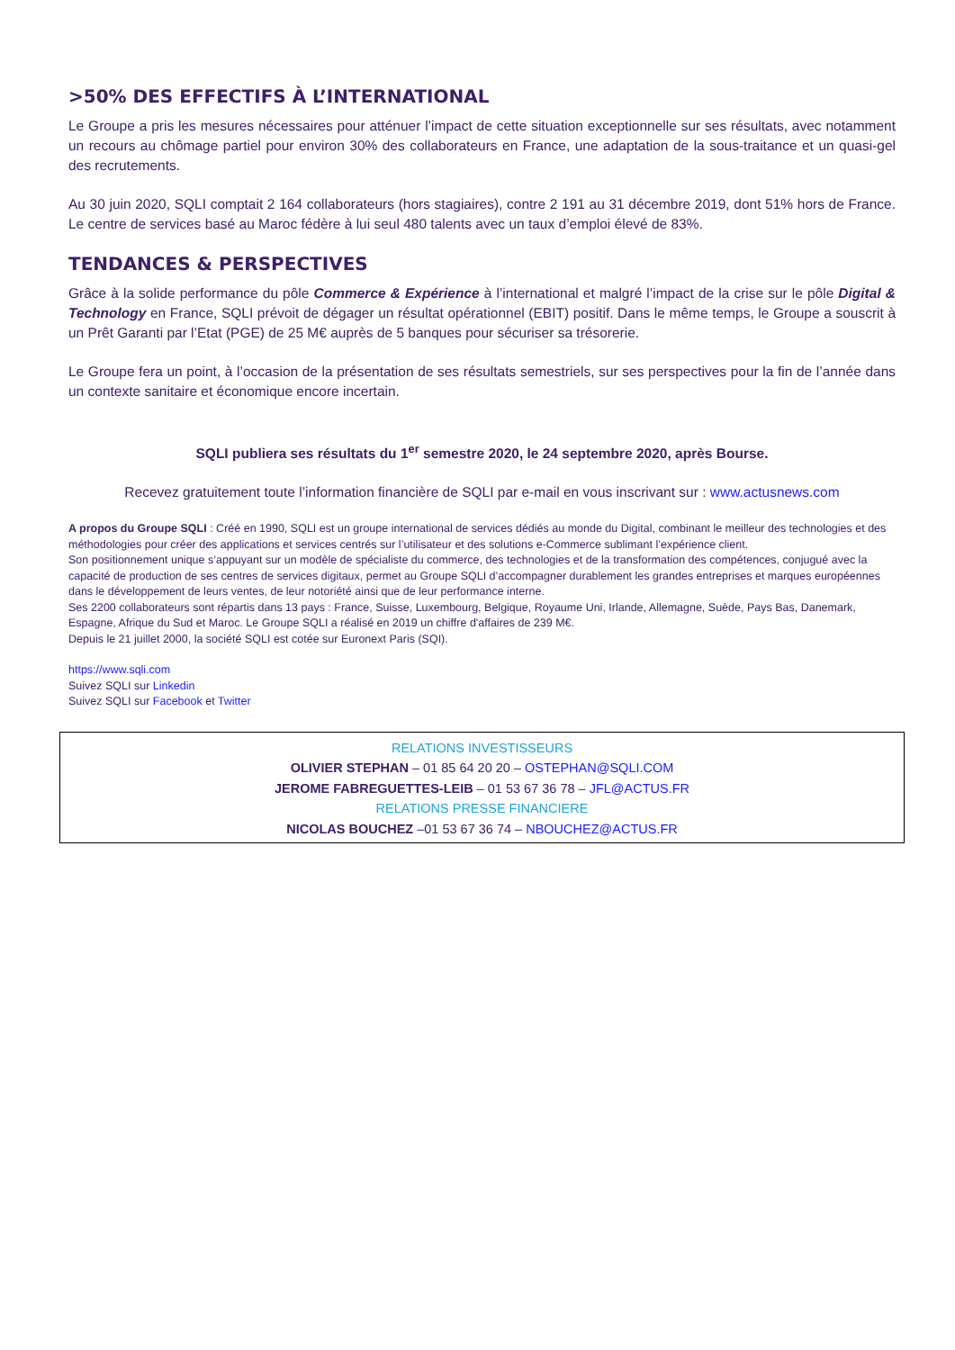>50% DES EFFECTIFS À L’INTERNATIONAL
Le Groupe a pris les mesures nécessaires pour atténuer l’impact de cette situation exceptionnelle sur ses résultats, avec notamment un recours au chômage partiel pour environ 30% des collaborateurs en France, une adaptation de la sous-traitance et un quasi-gel des recrutements.
Au 30 juin 2020, SQLI comptait 2 164 collaborateurs (hors stagiaires), contre 2 191 au 31 décembre 2019, dont 51% hors de France. Le centre de services basé au Maroc fédère à lui seul 480 talents avec un taux d’emploi élevé de 83%.
TENDANCES & PERSPECTIVES
Grâce à la solide performance du pôle Commerce & Expérience à l’international et malgré l’impact de la crise sur le pôle Digital & Technology en France, SQLI prévoit de dégager un résultat opérationnel (EBIT) positif. Dans le même temps, le Groupe a souscrit à un Prêt Garanti par l’Etat (PGE) de 25 M€ auprès de 5 banques pour sécuriser sa trésorerie.
Le Groupe fera un point, à l’occasion de la présentation de ses résultats semestriels, sur ses perspectives pour la fin de l’année dans un contexte sanitaire et économique encore incertain.
SQLI publiera ses résultats du 1<sup>er</sup> semestre 2020, le 24 septembre 2020, après Bourse.
Recevez gratuitement toute l’information financière de SQLI par e-mail en vous inscrivant sur : www.actusnews.com
A propos du Groupe SQLI : Créé en 1990, SQLI est un groupe international de services dédiés au monde du Digital, combinant le meilleur des technologies et des méthodologies pour créer des applications et services centrés sur l’utilisateur et des solutions e-Commerce sublimant l’expérience client.
Son positionnement unique s’appuyant sur un modèle de spécialiste du commerce, des technologies et de la transformation des compétences, conjugué avec la capacité de production de ses centres de services digitaux, permet au Groupe SQLI d’accompagner durablement les grandes entreprises et marques européennes dans le développement de leurs ventes, de leur notoriété ainsi que de leur performance interne.
Ses 2200 collaborateurs sont répartis dans 13 pays : France, Suisse, Luxembourg, Belgique, Royaume Uni, Irlande, Allemagne, Suède, Pays Bas, Danemark, Espagne, Afrique du Sud et Maroc. Le Groupe SQLI a réalisé en 2019 un chiffre d'affaires de 239 M€.
Depuis le 21 juillet 2000, la société SQLI est cotée sur Euronext Paris (SQI).
https://www.sqli.com
Suivez SQLI sur Linkedin
Suivez SQLI sur Facebook et Twitter
RELATIONS INVESTISSEURS
OLIVIER STEPHAN – 01 85 64 20 20 – OSTEPHAN@SQLI.COM
JEROME FABREGUETTES-LEIB – 01 53 67 36 78 – JFL@ACTUS.FR
RELATIONS PRESSE FINANCIERE
NICOLAS BOUCHEZ –01 53 67 36 74 – NBOUCHEZ@ACTUS.FR